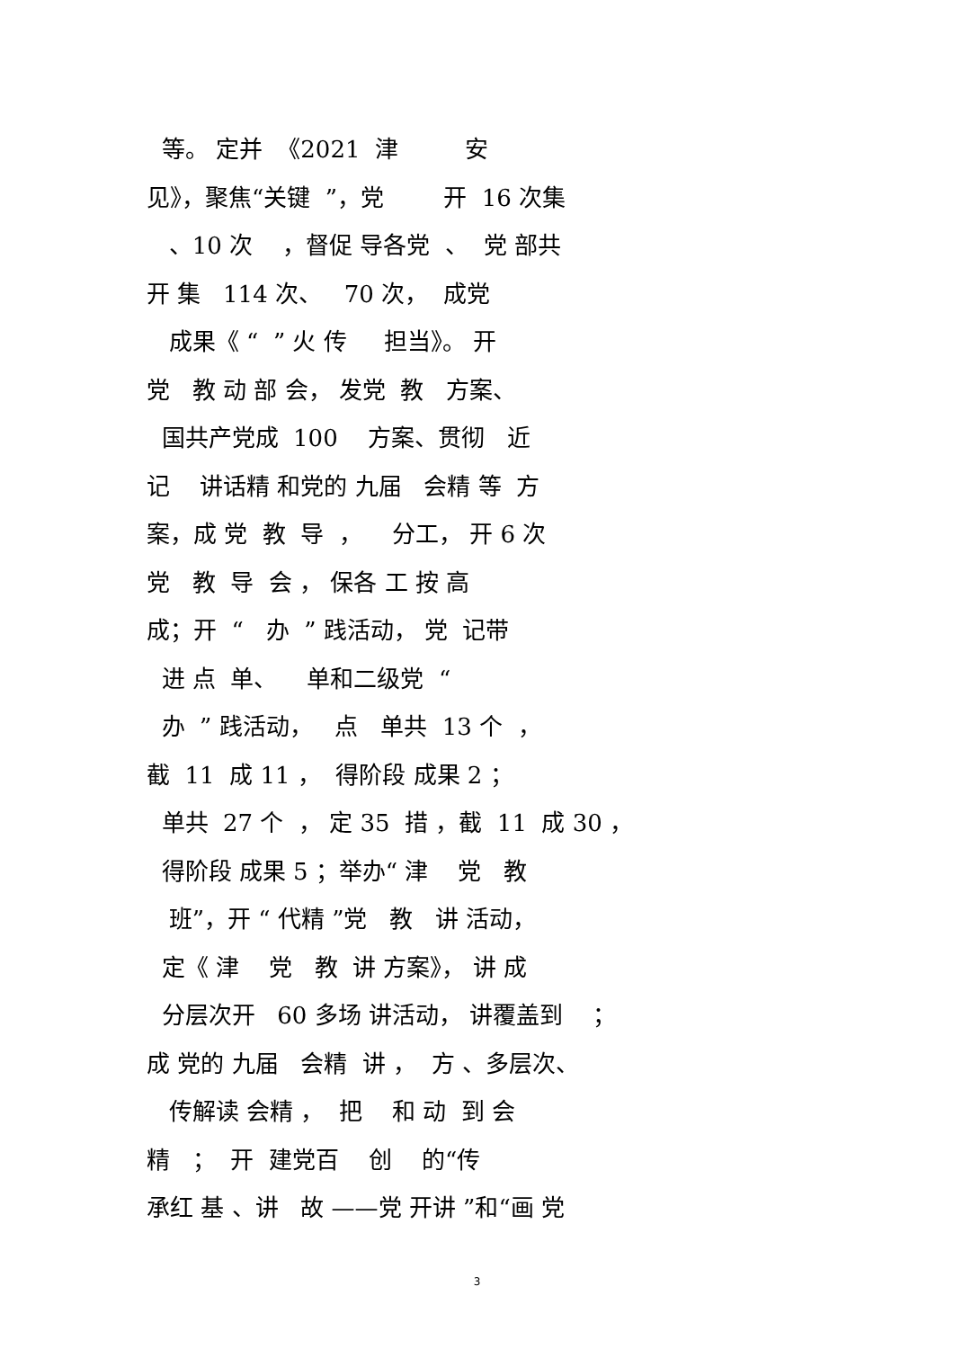等。 定并 《2021 津 安
见》，聚焦“关键 ”，党 开 16 次集
、10 次 ，督促 导各党 、 党 部共
开 集 114 次、 70 次， 成党
成果《 “ ” 火 传 担当》。 开
党 教 动 部 会， 发党 教 方案、
国共产党成 100 方案、贯彻 近
记 讲话精 和党的 九届 会精 等 方
案，成 党 教 导 ， 分工， 开 6 次
党 教 导 会 ， 保各 工 按 高
成；开 “ 办 ” 践活动， 党 记带
进 点 单、 单和二级党 “
办 ” 践活动， 点 单共 13 个 ，
截 11 成 11 ， 得阶段 成果 2 ；
单共 27 个 ， 定 35 措 ，截 11 成 30 ，
得阶段 成果 5 ；举办“ 津 党 教
班”，开 “ 代精 ”党 教 讲 活动，
定《 津 党 教 讲 方案》， 讲 成
分层次开 60 多场 讲活动， 讲覆盖到 ；
成 党的 九届 会精 讲 ， 方 、多层次、
传解读 会精 ， 把 和 动 到 会
精 ； 开 建党百 创 的“传
承红 基 、讲 故 ——党 开讲 ”和“画 党
3